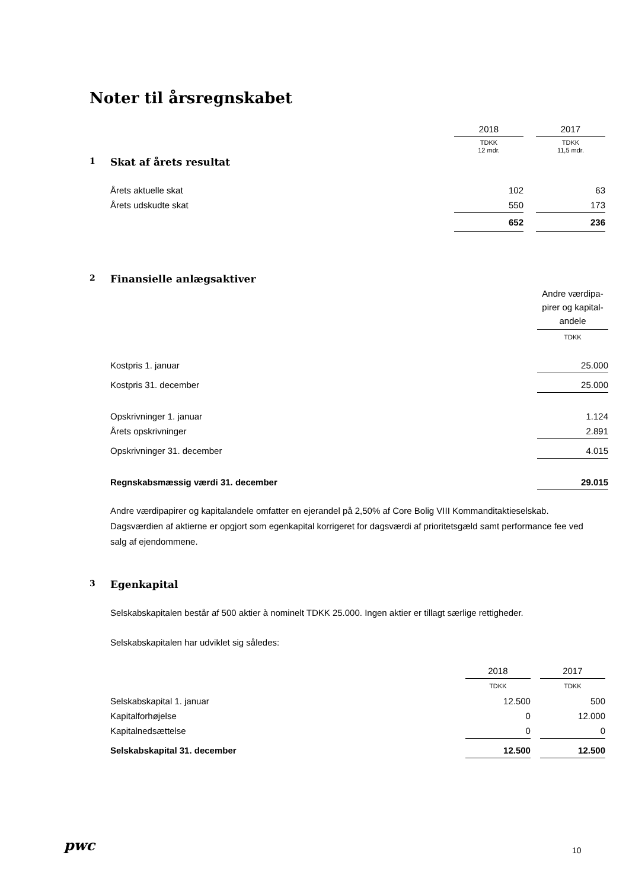Noter til årsregnskabet
| | 2018 | | 2017 |
| | TDKK 12 mdr. | | TDKK 11,5 mdr. |
1 Skat af årets resultat
| Årets aktuelle skat | 102 | | 63 |
| Årets udskudte skat | 550 | | 173 |
| | 652 | | 236 |
2 Finansielle anlægsaktiver
| | Andre værdipa- pirer og kapital- andele |
| | TDKK |
| Kostpris 1. januar | 25.000 |
| Kostpris 31. december | 25.000 |
| Opskrivninger 1. januar | 1.124 |
| Årets opskrivninger | 2.891 |
| Opskrivninger 31. december | 4.015 |
| Regnskabsmæssig værdi 31. december | 29.015 |
Andre værdipapirer og kapitalandele omfatter en ejerandel på 2,50% af Core Bolig VIII Kommanditaktieselskab. Dagsværdien af aktierne er opgjort som egenkapital korrigeret for dagsværdi af prioritetsgæld samt performance fee ved salg af ejendommene.
3 Egenkapital
Selskabskapitalen består af 500 aktier à nominelt TDKK 25.000. Ingen aktier er tillagt særlige rettigheder.
Selskabskapitalen har udviklet sig således:
| | 2018 | | 2017 |
| | TDKK | | TDKK |
| Selskabskapital 1. januar | 12.500 | | 500 |
| Kapitalforhøjelse | 0 | | 12.000 |
| Kapitalnedsættelse | 0 | | 0 |
| Selskabskapital 31. december | 12.500 | | 12.500 |
pwc 10